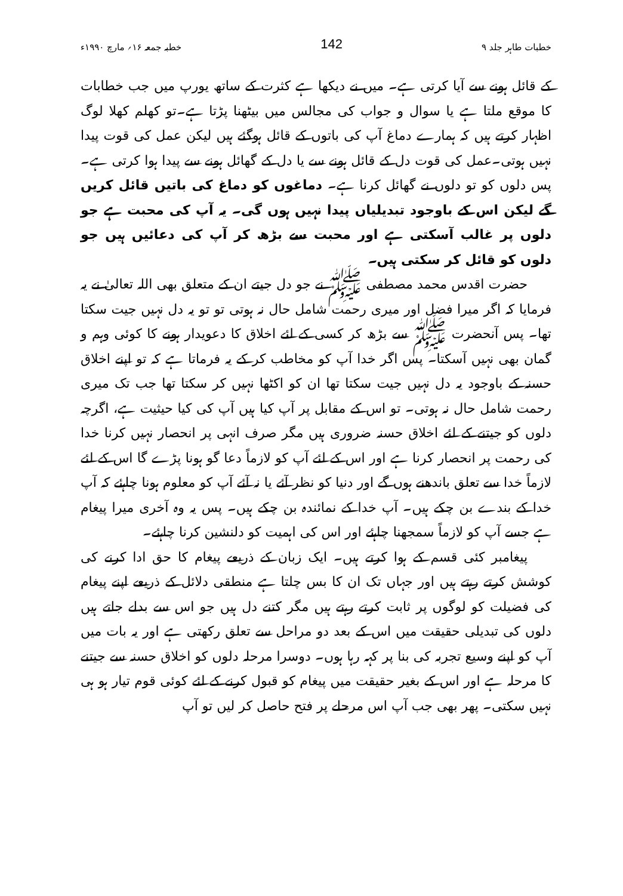خطبات طاہر جلد ۹ 142 خطبہ جمعہ ۱۶؍ مارچ ۱۹۹۰ء
کے قائل ہونے سے آیا کرتی ہے۔ میں نے دیکھا ہے کثرت کے ساتھ یورپ میں جب خطابات کا موقع ملتا ہے یا سوال و جواب کی مجالس میں بیٹھنا پڑتا ہے۔تو کھلم کھلا لوگ اظہار کرتے ہیں کہ ہمارے دماغ آپ کی باتوں کے قائل ہوگئے ہیں لیکن عمل کی قوت پیدا نہیں ہوتی۔عمل کی قوت دل کے قائل ہونے سے یا دل کے گھائل ہونے سے پیدا ہوا کرتی ہے۔پس دلوں کو تو دلوں نے گھائل کرنا ہے۔ دماغوں کو دماغ کی باتیں قائل کریں گے لیکن اس کے باوجود تبدیلیاں پیدا نہیں ہوں گی۔ یہ آپ کی محبت ہے جو دلوں پر غالب آسکتی ہے اور محبت سے بڑھ کر آپ کی دعائیں ہیں جو دلوں کو قائل کر سکتی ہیں۔
حضرت اقدس محمد مصطفی ﷺ نے جو دل جیتے ان کے متعلق بھی اللہ تعالیٰ نے یہ فرمایا کہ اگر میرا فضل اور میری رحمت شامل حال نہ ہوتی تو تو یہ دل نہیں جیت سکتا تھا۔ پس آنحضرت ﷺ سے بڑھ کر کسی کے لئے اخلاق کا دعویدار ہونے کا کوئی وہم و گمان بھی نہیں آسکتا۔ پس اگر خدا آپ کو مخاطب کر کے یہ فرماتا ہے کہ تو اپنے اخلاق حسنہ کے باوجود یہ دل نہیں جیت سکتا تھا ان کو اکٹھا نہیں کر سکتا تھا جب تک میری رحمت شامل حال نہ ہوتی۔ تو اس کے مقابل پر آپ کیا ہیں آپ کی کیا حیثیت ہے، اگرچہ دلوں کو جیتنے کے لئے اخلاق حسنہ ضروری ہیں مگر صرف انہی پر انحصار نہیں کرنا خدا کی رحمت پر انحصار کرنا ہے اور اس کے لئے آپ کو لازماً دعا گو ہونا پڑے گا اس کے لئے لازماً خدا سے تعلق باندھنے ہوں گے اور دنیا کو نظر آئے یا نہ آئے آپ کو معلوم ہونا چاہئے کہ آپ خدا کے بندے بن چکے ہیں۔ آپ خدا کے نمائندہ بن چکے ہیں۔ پس یہ وہ آخری میرا پیغام ہے جسے آپ کو لازماً سمجھنا چاہئے اور اس کی اہمیت کو دلنشین کرنا چاہئے۔
پیغامبر کئی قسم کے ہوا کرتے ہیں۔ ایک زبان کے ذریعے پیغام کا حق ادا کرنے کی کوشش کرتے رہتے ہیں اور جہاں تک ان کا بس چلتا ہے منطقی دلائل کے ذریعے اپنے پیغام کی فضیلت کو لوگوں پر ثابت کرتے رہتے ہیں مگر کتنے دل ہیں جو اس سے بدلے جاتے ہیں دلوں کی تبدیلی حقیقت میں اس کے بعد دو مراحل سے تعلق رکھتی ہے اور یہ بات میں آپ کو اپنے وسیع تجربہ کی بنا پر کہہ رہا ہوں۔ دوسرا مرحلہ دلوں کو اخلاق حسنہ سے جیتنے کا مرحلہ ہے اور اس کے بغیر حقیقت میں پیغام کو قبول کرنے کے لئے کوئی قوم تیار ہو ہی نہیں سکتی۔ پھر بھی جب آپ اس مرحلے پر فتح حاصل کر لیں تو آپ